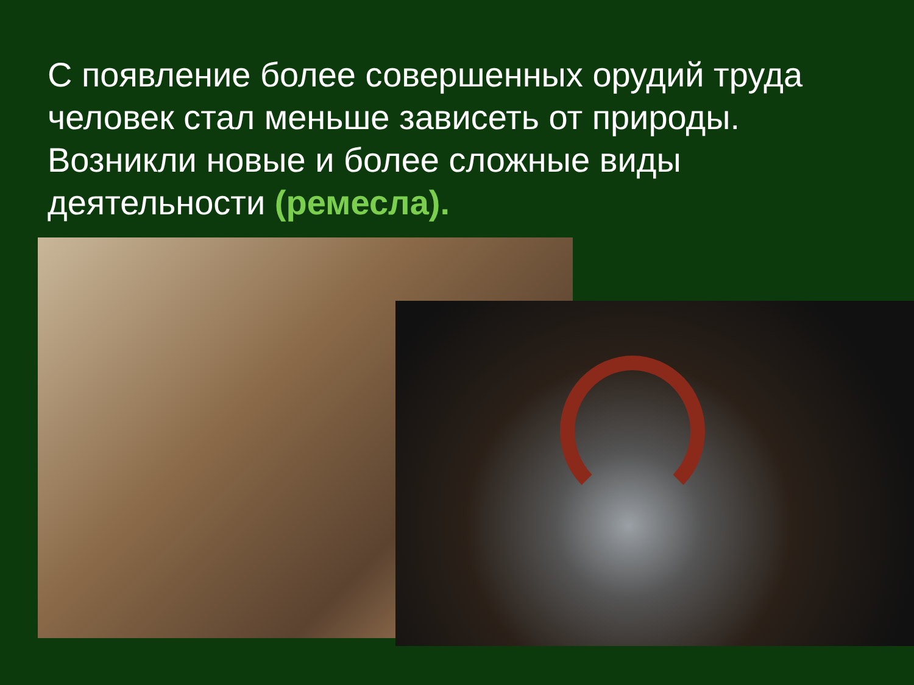С появление более совершенных орудий труда человек стал меньше зависеть от природы. Возникли новые и более сложные виды деятельности (ремесла).